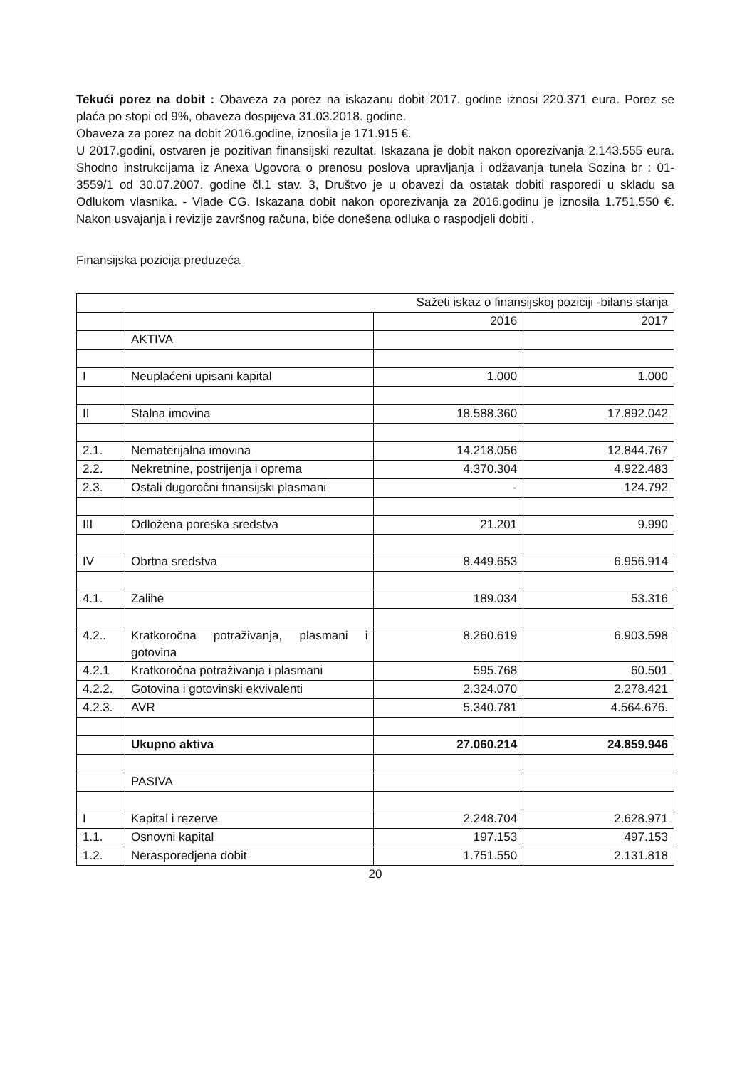Tekući porez na dobit : Obaveza za porez na iskazanu dobit 2017. godine iznosi 220.371 eura. Porez se plaća po stopi od 9%, obaveza dospijeva 31.03.2018. godine.
Obaveza za porez na dobit 2016.godine, iznosila je 171.915 €.
U 2017.godini, ostvaren je pozitivan finansijski rezultat. Iskazana je dobit nakon oporezivanja 2.143.555 eura. Shodno instrukcijama iz Anexa Ugovora o prenosu poslova upravljanja i odžavanja tunela Sozina br : 01-3559/1 od 30.07.2007. godine čl.1 stav. 3, Društvo je u obavezi da ostatak dobiti rasporedi u skladu sa Odlukom vlasnika. - Vlade CG. Iskazana dobit nakon oporezivanja za 2016.godinu je iznosila 1.751.550 €. Nakon usvajanja i revizije završnog računa, biće donešena odluka o raspodjeli dobiti .
Finansijska pozicija preduzeća
| Sažeti iskaz o finansijskoj poziciji -bilans stanja | | | |
| | | 2016 | 2017 |
| | AKTIVA | | |
| I | Neuplaćeni upisani kapital | 1.000 | 1.000 |
| II | Stalna imovina | 18.588.360 | 17.892.042 |
| 2.1. | Nematerijalna imovina | 14.218.056 | 12.844.767 |
| 2.2. | Nekretnine, postrijenja i oprema | 4.370.304 | 4.922.483 |
| 2.3. | Ostali dugoročni finansijski plasmani | - | 124.792 |
| III | Odložena poreska sredstva | 21.201 | 9.990 |
| IV | Obrtna sredstva | 8.449.653 | 6.956.914 |
| 4.1. | Zalihe | 189.034 | 53.316 |
| 4.2.. | Kratkoročna potraživanja, plasmani i gotovina | 8.260.619 | 6.903.598 |
| 4.2.1 | Kratkoročna potraživanja i plasmani | 595.768 | 60.501 |
| 4.2.2. | Gotovina i gotovinski ekvivalenti | 2.324.070 | 2.278.421 |
| 4.2.3. | AVR | 5.340.781 | 4.564.676. |
| | Ukupno aktiva | 27.060.214 | 24.859.946 |
| | PASIVA | | |
| I | Kapital i rezerve | 2.248.704 | 2.628.971 |
| 1.1. | Osnovni kapital | 197.153 | 497.153 |
| 1.2. | Nerasporedjena dobit | 1.751.550 | 2.131.818 |
20